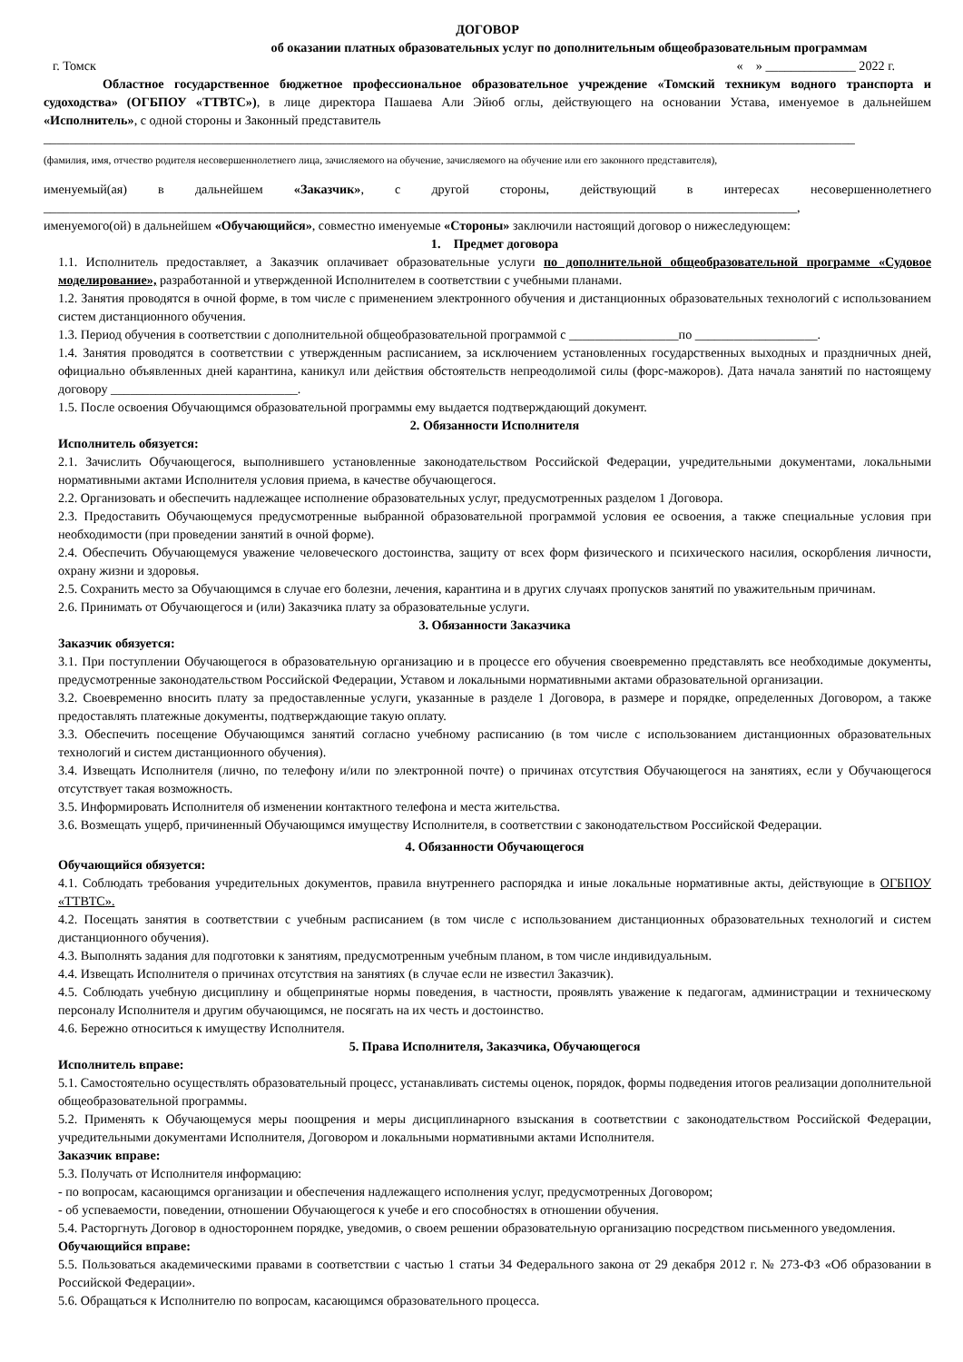ДОГОВОР
об оказании платных образовательных услуг по дополнительным общеобразовательным программам
г. Томск « » ______________ 2022 г.
Областное государственное бюджетное профессиональное образовательное учреждение «Томский техникум водного транспорта и судоходства» (ОГБПОУ «ТТВТС»), в лице директора Пашаева Али Эйюб оглы, действующего на основании Устава, именуемое в дальнейшем «Исполнитель», с одной стороны и Законный представитель
______________________________________________________________________________________________________________________________
(фамилия, имя, отчество родителя несовершеннолетнего лица, зачисляемого на обучение, зачисляемого на обучение или его законного представителя),
именуемый(ая) в дальнейшем «Заказчик», с другой стороны, действующий в интересах несовершеннолетнего
_____________________________________________________________________________________________________________________,
именуемого(ой) в дальнейшем «Обучающийся», совместно именуемые «Стороны» заключили настоящий договор о нижеследующем:
1. Предмет договора
1.1. Исполнитель предоставляет, а Заказчик оплачивает образовательные услуги по дополнительной общеобразовательной программе «Судовое моделирование», разработанной и утвержденной Исполнителем в соответствии с учебными планами.
1.2. Занятия проводятся в очной форме, в том числе с применением электронного обучения и дистанционных образовательных технологий с использованием систем дистанционного обучения.
1.3. Период обучения в соответствии с дополнительной общеобразовательной программой с _________________по ___________________.
1.4. Занятия проводятся в соответствии с утвержденным расписанием, за исключением установленных государственных выходных и праздничных дней, официально объявленных дней карантина, каникул или действия обстоятельств непреодолимой силы (форс-мажоров). Дата начала занятий по настоящему договору _____________________________.
1.5. После освоения Обучающимся образовательной программы ему выдается подтверждающий документ.
2. Обязанности Исполнителя
Исполнитель обязуется:
2.1. Зачислить Обучающегося, выполнившего установленные законодательством Российской Федерации, учредительными документами, локальными нормативными актами Исполнителя условия приема, в качестве обучающегося.
2.2. Организовать и обеспечить надлежащее исполнение образовательных услуг, предусмотренных разделом 1 Договора.
2.3. Предоставить Обучающемуся предусмотренные выбранной образовательной программой условия ее освоения, а также специальные условия при необходимости (при проведении занятий в очной форме).
2.4. Обеспечить Обучающемуся уважение человеческого достоинства, защиту от всех форм физического и психического насилия, оскорбления личности, охрану жизни и здоровья.
2.5. Сохранить место за Обучающимся в случае его болезни, лечения, карантина и в других случаях пропусков занятий по уважительным причинам.
2.6. Принимать от Обучающегося и (или) Заказчика плату за образовательные услуги.
3. Обязанности Заказчика
Заказчик обязуется:
3.1. При поступлении Обучающегося в образовательную организацию и в процессе его обучения своевременно представлять все необходимые документы, предусмотренные законодательством Российской Федерации, Уставом и локальными нормативными актами образовательной организации.
3.2. Своевременно вносить плату за предоставленные услуги, указанные в разделе 1 Договора, в размере и порядке, определенных Договором, а также предоставлять платежные документы, подтверждающие такую оплату.
3.3. Обеспечить посещение Обучающимся занятий согласно учебному расписанию (в том числе с использованием дистанционных образовательных технологий и систем дистанционного обучения).
3.4. Извещать Исполнителя (лично, по телефону и/или по электронной почте) о причинах отсутствия Обучающегося на занятиях, если у Обучающегося отсутствует такая возможность.
3.5. Информировать Исполнителя об изменении контактного телефона и места жительства.
3.6. Возмещать ущерб, причиненный Обучающимся имуществу Исполнителя, в соответствии с законодательством Российской Федерации.
4. Обязанности Обучающегося
Обучающийся обязуется:
4.1. Соблюдать требования учредительных документов, правила внутреннего распорядка и иные локальные нормативные акты, действующие в ОГБПОУ «ТТВТС».
4.2. Посещать занятия в соответствии с учебным расписанием (в том числе с использованием дистанционных образовательных технологий и систем дистанционного обучения).
4.3. Выполнять задания для подготовки к занятиям, предусмотренным учебным планом, в том числе индивидуальным.
4.4. Извещать Исполнителя о причинах отсутствия на занятиях (в случае если не известил Заказчик).
4.5. Соблюдать учебную дисциплину и общепринятые нормы поведения, в частности, проявлять уважение к педагогам, администрации и техническому персоналу Исполнителя и другим обучающимся, не посягать на их честь и достоинство.
4.6. Бережно относиться к имуществу Исполнителя.
5. Права Исполнителя, Заказчика, Обучающегося
Исполнитель вправе:
5.1. Самостоятельно осуществлять образовательный процесс, устанавливать системы оценок, порядок, формы подведения итогов реализации дополнительной общеобразовательной программы.
5.2. Применять к Обучающемуся меры поощрения и меры дисциплинарного взыскания в соответствии с законодательством Российской Федерации, учредительными документами Исполнителя, Договором и локальными нормативными актами Исполнителя.
Заказчик вправе:
5.3. Получать от Исполнителя информацию:
- по вопросам, касающимся организации и обеспечения надлежащего исполнения услуг, предусмотренных Договором;
- об успеваемости, поведении, отношении Обучающегося к учебе и его способностях в отношении обучения.
5.4. Расторгнуть Договор в одностороннем порядке, уведомив, о своем решении образовательную организацию посредством письменного уведомления.
Обучающийся вправе:
5.5. Пользоваться академическими правами в соответствии с частью 1 статьи 34 Федерального закона от 29 декабря 2012 г. № 273-ФЗ «Об образовании в Российской Федерации».
5.6. Обращаться к Исполнителю по вопросам, касающимся образовательного процесса.